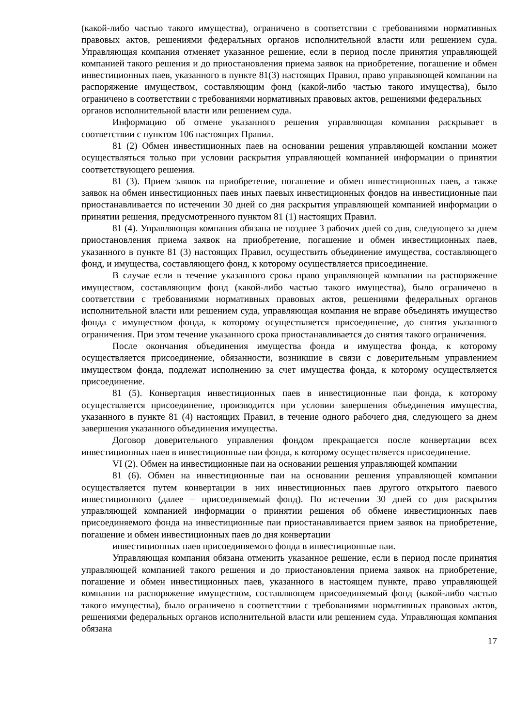(какой-либо частью такого имущества), ограничено в соответствии с требованиями нормативных правовых актов, решениями федеральных органов исполнительной власти или решением суда. Управляющая компания отменяет указанное решение, если в период после принятия управляющей компанией такого решения и до приостановления приема заявок на приобретение, погашение и обмен инвестиционных паев, указанного в пункте 81(3) настоящих Правил, право управляющей компании на распоряжение имуществом, составляющим фонд (какой-либо частью такого имущества), было ограничено в соответствии с требованиями нормативных правовых актов, решениями федеральных
органов исполнительной власти или решением суда.
Информацию об отмене указанного решения управляющая компания раскрывает в соответствии с пунктом 106 настоящих Правил.
81 (2) Обмен инвестиционных паев на основании решения управляющей компании может осуществляться только при условии раскрытия управляющей компанией информации о принятии соответствующего решения.
81 (3). Прием заявок на приобретение, погашение и обмен инвестиционных паев, а также заявок на обмен инвестиционных паев иных паевых инвестиционных фондов на инвестиционные паи приостанавливается по истечении 30 дней со дня раскрытия управляющей компанией информации о принятии решения, предусмотренного пунктом 81 (1) настоящих Правил.
81 (4). Управляющая компания обязана не позднее 3 рабочих дней со дня, следующего за днем приостановления приема заявок на приобретение, погашение и обмен инвестиционных паев, указанного в пункте 81 (3) настоящих Правил, осуществить объединение имущества, составляющего фонд, и имущества, составляющего фонд, к которому осуществляется присоединение.
В случае если в течение указанного срока право управляющей компании на распоряжение имуществом, составляющим фонд (какой-либо частью такого имущества), было ограничено в соответствии с требованиями нормативных правовых актов, решениями федеральных органов исполнительной власти или решением суда, управляющая компания не вправе объединять имущество фонда с имуществом фонда, к которому осуществляется присоединение, до снятия указанного ограничения. При этом течение указанного срока приостанавливается до снятия такого ограничения.
После окончания объединения имущества фонда и имущества фонда, к которому осуществляется присоединение, обязанности, возникшие в связи с доверительным управлением имуществом фонда, подлежат исполнению за счет имущества фонда, к которому осуществляется присоединение.
81 (5). Конвертация инвестиционных паев в инвестиционные паи фонда, к которому осуществляется присоединение, производится при условии завершения объединения имущества, указанного в пункте 81 (4) настоящих Правил, в течение одного рабочего дня, следующего за днем завершения указанного объединения имущества.
Договор доверительного управления фондом прекращается после конвертации всех инвестиционных паев в инвестиционные паи фонда, к которому осуществляется присоединение.
VI (2). Обмен на инвестиционные паи на основании решения управляющей компании
81 (6). Обмен на инвестиционные паи на основании решения управляющей компании осуществляется путем конвертации в них инвестиционных паев другого открытого паевого инвестиционного (далее – присоединяемый фонд). По истечении 30 дней со дня раскрытия управляющей компанией информации о принятии решения об обмене инвестиционных паев присоединяемого фонда на инвестиционные паи приостанавливается прием заявок на приобретение, погашение и обмен инвестиционных паев до дня конвертации
инвестиционных паев присоединяемого фонда в инвестиционные паи.
Управляющая компания обязана отменить указанное решение, если в период после принятия управляющей компанией такого решения и до приостановления приема заявок на приобретение, погашение и обмен инвестиционных паев, указанного в настоящем пункте, право управляющей компании на распоряжение имуществом, составляющем присоединяемый фонд (какой-либо частью такого имущества), было ограничено в соответствии с требованиями нормативных правовых актов, решениями федеральных органов исполнительной власти или решением суда. Управляющая компания обязана
17